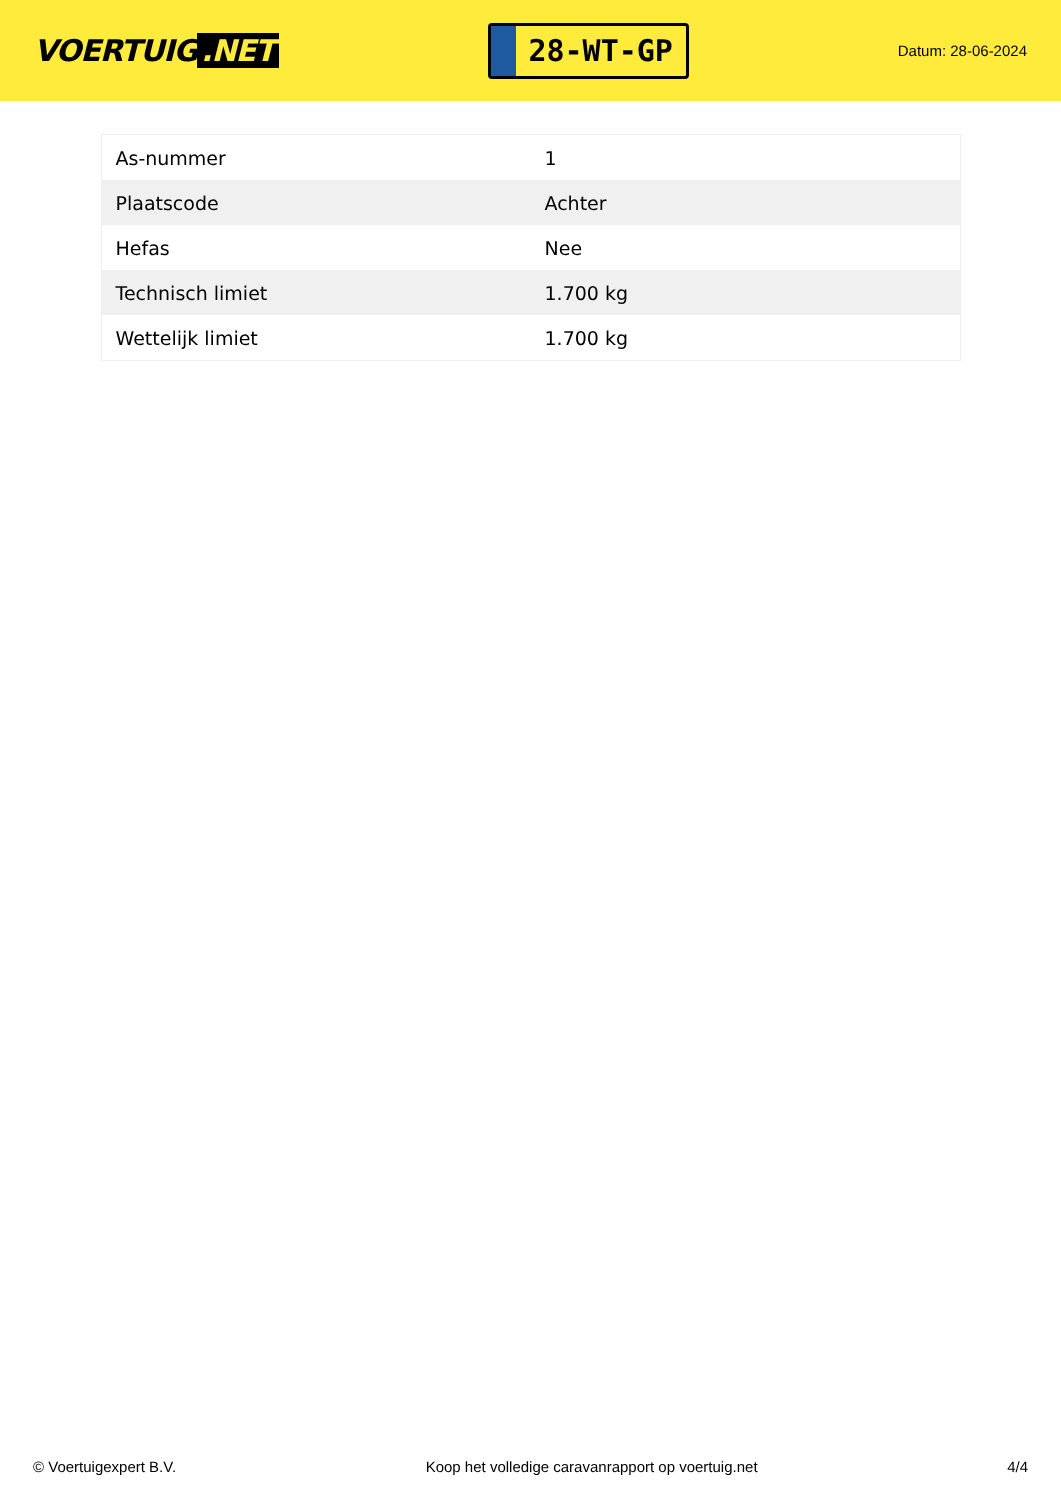VOERTUIG.NET
28-WT-GP
Datum: 28-06-2024
| As-nummer | 1 |
| Plaatscode | Achter |
| Hefas | Nee |
| Technisch limiet | 1.700 kg |
| Wettelijk limiet | 1.700 kg |
© Voertuigexpert B.V. Koop het volledige caravanrapport op voertuig.net 4/4